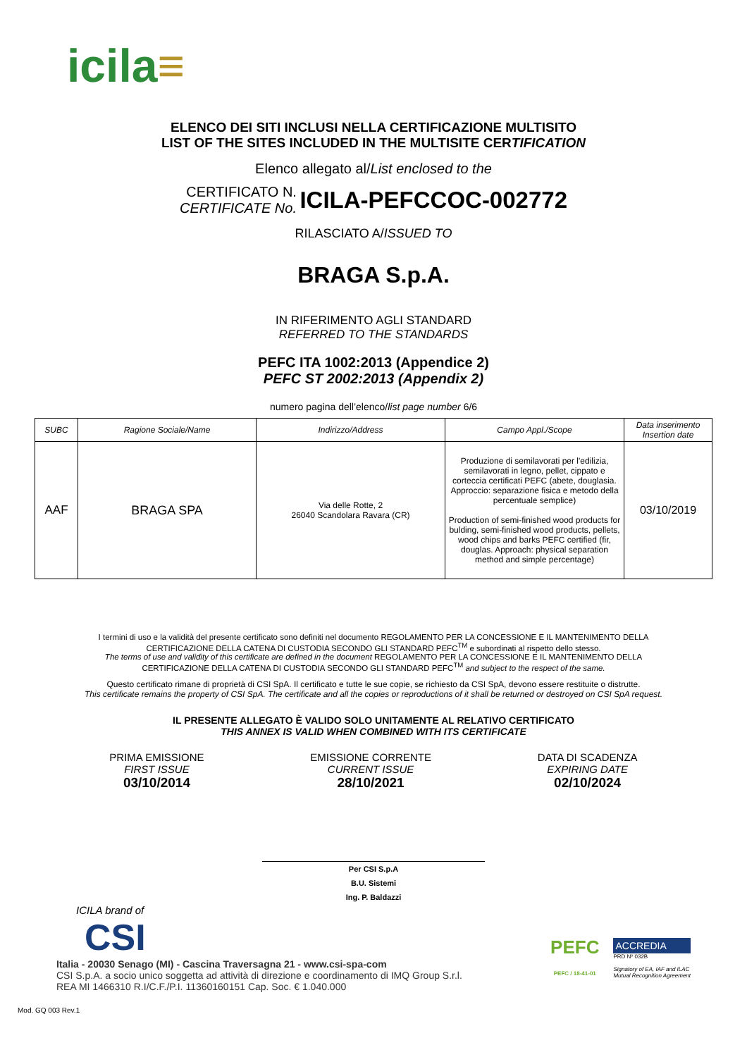icila≡
ELENCO DEI SITI INCLUSI NELLA CERTIFICAZIONE MULTISITO
LIST OF THE SITES INCLUDED IN THE MULTISITE CERTIFICATION
Elenco allegato al/List enclosed to the
CERTIFICATO N.
CERTIFICATE No. ICILA-PEFCCOC-002772
RILASCIATO A/ISSUED TO
BRAGA S.p.A.
IN RIFERIMENTO AGLI STANDARD
REFERRED TO THE STANDARDS
PEFC ITA 1002:2013 (Appendice 2)
PEFC ST 2002:2013 (Appendix 2)
numero pagina dell’elenco/list page number 6/6
| SUBC | Ragione Sociale/Name | Indirizzo/Address | Campo Appl./Scope | Data inserimento Insertion date |
| --- | --- | --- | --- | --- |
| AAF | BRAGA SPA | Via delle Rotte, 2 26040 Scandolara Ravara (CR) | Produzione di semilavorati per l'edilizia, semilavorati in legno, pellet, cippato e corteccia certificati PEFC (abete, douglasia. Approccio: separazione fisica e metodo della percentuale semplice) Production of semi-finished wood products for bulding, semi-finished wood products, pellets, wood chips and barks PEFC certified (fir, douglas. Approach: physical separation method and simple percentage) | 03/10/2019 |
I termini di uso e la validità del presente certificato sono definiti nel documento REGOLAMENTO PER LA CONCESSIONE E IL MANTENIMENTO DELLA CERTIFICAZIONE DELLA CATENA DI CUSTODIA SECONDO GLI STANDARD PEFC<sup>TM</sup> e subordinati al rispetto dello stesso.
The terms of use and validity of this certificate are defined in the document REGOLAMENTO PER LA CONCESSIONE E IL MANTENIMENTO DELLA CERTIFICAZIONE DELLA CATENA DI CUSTODIA SECONDO GLI STANDARD PEFC<sup>TM</sup> and subject to the respect of the same.
Questo certificato rimane di proprietà di CSI SpA. Il certificato e tutte le sue copie, se richiesto da CSI SpA, devono essere restituite o distrutte.
This certificate remains the property of CSI SpA. The certificate and all the copies or reproductions of it shall be returned or destroyed on CSI SpA request.
IL PRESENTE ALLEGATO È VALIDO SOLO UNITAMENTE AL RELATIVO CERTIFICATO
THIS ANNEX IS VALID WHEN COMBINED WITH ITS CERTIFICATE
PRIMA EMISSIONE
FIRST ISSUE
03/10/2014
EMISSIONE CORRENTE
CURRENT ISSUE
28/10/2021
DATA DI SCADENZA
EXPIRING DATE
02/10/2024
Per CSI S.p.A
B.U. Sistemi
Ing. P. Baldazzi
ICILA brand of
CSI
Italia - 20030 Senago (MI) - Cascina Traversagna 21 - www.csi-spa-com
CSI S.p.A. a socio unico soggetta ad attività di direzione e coordinamento di IMQ Group S.r.l.
REA MI 1466310 R.I/C.F./P.I. 11360160151 Cap. Soc. € 1.040.000
PEFC
PEFC / 18-41-01
ACCREDIA
PRD Nº 032B
Signatory of EA, IAF and ILAC
Mutual Recognition Agreement
Mod. GQ 003 Rev.1